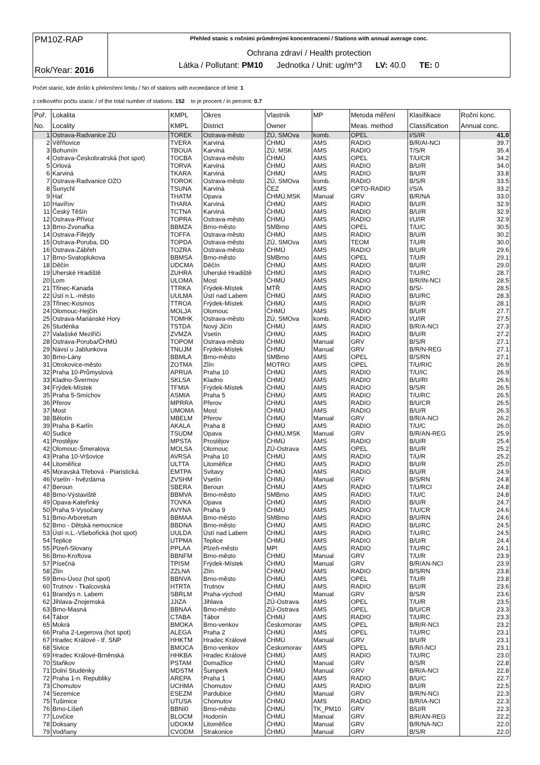| PM10Z-RAP Rok/Year: 2016 | Přehled stanic s ročními průměrnými koncentracemi / Stations with annual average conc. Ochrana zdraví / Health protection Látka / Pollutant: PM10 Jednotka / Unit: ug/m^3 LV: 40.0 TE: 0 |
Počet stanic, kde došlo k překročení limitu / No of stations with exceedance of limit: 1
z celkového počtu stanic / of the total number of stations: 152 to je procent / in percent: 0.7
| Poř. | Lokalita | KMPL | Okres | Vlastník | MP | Metoda měření | Klasifikace | Roční konc. |
| --- | --- | --- | --- | --- | --- | --- | --- | --- |
| No. | Locality | KMPL | District | Owner | | Meas. method | Classification | Annual conc. |
| 1 | Ostrava-Radvanice ZÚ | TOREK | Ostrava-město | ZÚ, SMOva | komb. | OPEL | I/S/IR | 41.0 |
| 2 | Věřňovice | TVERA | Karviná | ČHMÚ | AMS | RADIO | B/R/AI-NCI | 39.7 |
| 3 | Bohumín | TBOUA | Karviná | ZÚ, MSK | AMS | RADIO | T/S/R | 35.4 |
| 4 | Ostrava-Českobratrská (hot spot) | TOCBA | Ostrava-město | ČHMÚ | AMS | OPEL | T/U/CR | 34.2 |
| 5 | Orlová | TORVA | Karviná | ČHMÚ | AMS | RADIO | B/U/R | 34.0 |
| 6 | Karviná | TKARA | Karviná | ČHMÚ | AMS | RADIO | B/U/R | 33.8 |
| 7 | Ostrava-Radvanice OZO | TOROK | Ostrava-město | ZÚ, SMOva | komb. | RADIO | B/S/R | 33.5 |
| 8 | Šunychl | TSUNA | Karviná | ČEZ | AMS | OPTO-RADIO | I/S/A | 33.2 |
| 9 | Hať | THATM | Opava | ČHMÚ,MSK | Manual | GRV | B/R/NA | 33.0 |
| 10 | Havířov | THARA | Karviná | ČHMÚ | AMS | RADIO | B/U/R | 32.9 |
| 11 | Český Těšín | TCTNA | Karviná | ČHMÚ | AMS | RADIO | B/U/R | 32.9 |
| 12 | Ostrava-Přívoz | TOPRA | Ostrava-město | ČHMÚ | AMS | RADIO | I/U/IR | 32.9 |
| 13 | Brno-Zvonařka | BBMZA | Brno-město | SMBrno | AMS | OPEL | T/U/C | 30.5 |
| 14 | Ostrava-Fifejdy | TOFFA | Ostrava-město | ČHMÚ | AMS | RADIO | B/U/R | 30.2 |
| 15 | Ostrava-Poruba, DD | TOPDA | Ostrava-město | ZÚ, SMOva | AMS | TEOM | T/U/R | 30.0 |
| 16 | Ostrava-Zábřeh | TOZRA | Ostrava-město | ČHMÚ | AMS | RADIO | B/U/R | 29.6 |
| 17 | Brno-Svatoplukova | BBMSA | Brno-město | SMBrno | AMS | OPEL | T/U/R | 29.1 |
| 18 | Děčín | UDCMA | Děčín | ČHMÚ | AMS | RADIO | B/U/R | 29.0 |
| 19 | Uherské Hradiště | ZUHRA | Uherské Hradiště | ČHMÚ | AMS | RADIO | T/U/RC | 28.7 |
| 20 | Lom | ULOMA | Most | ČHMÚ | AMS | RADIO | B/R/IN-NCI | 28.5 |
| 21 | Třinec-Kanada | TTRKA | Frýdek-Místek | MTŘ | AMS | RADIO | B/S/- | 28.5 |
| 22 | Ústí n.L.-město | UULMA | Ústí nad Labem | ČHMÚ | AMS | RADIO | B/U/RC | 28.3 |
| 23 | Třinec-Kosmos | TTROA | Frýdek-Místek | ČHMÚ | AMS | RADIO | B/U/R | 28.1 |
| 24 | Olomouc-Hejčín | MOLJA | Olomouc | ČHMÚ | AMS | RADIO | B/U/R | 27.7 |
| 25 | Ostrava-Mariánské Hory | TOMHK | Ostrava-město | ZÚ, SMOva | komb. | RADIO | I/U/IR | 27.5 |
| 26 | Studénka | TSTDA | Nový Jičín | ČHMÚ | AMS | RADIO | B/R/A-NCI | 27.3 |
| 27 | Valašské Meziříčí | ZVMZA | Vsetín | ČHMÚ | AMS | RADIO | B/U/R | 27.2 |
| 28 | Ostrava-Poruba/ČHMÚ | TOPOM | Ostrava-město | ČHMÚ | Manual | GRV | B/S/R | 27.1 |
| 29 | Návsí u Jablunkova | TNUJM | Frýdek-Místek | ČHMÚ | Manual | GRV | B/R/N-REG | 27.1 |
| 30 | Brno-Lány | BBMLA | Brno-město | SMBrno | AMS | OPEL | B/S/RN | 27.1 |
| 31 | Otrokovice-město | ZOTMA | Zlín | MOTRO | AMS | OPEL | T/U/RIC | 26.9 |
| 32 | Praha 10-Průmyslová | APRUA | Praha 10 | ČHMÚ | AMS | RADIO | T/U/IC | 26.9 |
| 33 | Kladno-Švermov | SKLSA | Kladno | ČHMÚ | AMS | RADIO | B/U/RI | 26.6 |
| 34 | Frýdek-Místek | TFMIA | Frýdek-Místek | ČHMÚ | AMS | RADIO | B/S/R | 26.5 |
| 35 | Praha 5-Smíchov | ASMIA | Praha 5 | ČHMÚ | AMS | RADIO | T/U/RC | 26.5 |
| 36 | Přerov | MPRRA | Přerov | ČHMÚ | AMS | RADIO | B/U/CR | 26.5 |
| 37 | Most | UMOMA | Most | ČHMÚ | AMS | RADIO | B/U/R | 26.3 |
| 38 | Bělotín | MBELM | Přerov | ČHMÚ | Manual | GRV | B/R/A-NCI | 26.2 |
| 39 | Praha 8-Karlín | AKALA | Praha 8 | ČHMÚ | AMS | RADIO | T/U/C | 26.0 |
| 40 | Sudice | TSUDM | Opava | ČHMÚ,MSK | Manual | GRV | B/R/AN-REG | 25.9 |
| 41 | Prostějov | MPSTA | Prostějov | ČHMÚ | AMS | RADIO | B/U/R | 25.4 |
| 42 | Olomouc-Šmeralova | MOLSA | Olomouc | ZÚ-Ostrava | AMS | OPEL | B/U/R | 25.2 |
| 43 | Praha 10-Vršovice | AVRSA | Praha 10 | ČHMÚ | AMS | RADIO | T/U/R | 25.2 |
| 44 | Litoměřice | ULTTA | Litoměřice | ČHMÚ | AMS | RADIO | B/U/R | 25.0 |
| 45 | Moravská Třebová - Piaristická. | EMTPA | Svitavy | ČHMÚ | AMS | RADIO | B/U/R | 24.9 |
| 46 | Vsetín - hvězdárna | ZVSHM | Vsetín | ČHMÚ | Manual | GRV | B/S/RN | 24.8 |
| 47 | Beroun | SBERA | Beroun | ČHMÚ | AMS | RADIO | T/U/RCI | 24.8 |
| 48 | Brno-Výstaviště | BBMVA | Brno-město | SMBrno | AMS | RADIO | T/U/C | 24.8 |
| 49 | Opava-Kateřinky | TOVKA | Opava | ČHMÚ | AMS | RADIO | B/U/R | 24.7 |
| 50 | Praha 9-Vysočany | AVYNA | Praha 9 | ČHMÚ | AMS | RADIO | T/U/CR | 24.6 |
| 51 | Brno-Arboretum | BBMAA | Brno-město | SMBrno | AMS | RADIO | B/U/RN | 24.6 |
| 52 | Brno - Dětská nemocnice | BBDNA | Brno-město | ČHMÚ | AMS | RADIO | B/U/RC | 24.5 |
| 53 | Ústí n.L.-Všebořická (hot spot) | UULDA | Ústí nad Labem | ČHMÚ | AMS | RADIO | T/U/RC | 24.5 |
| 54 | Teplice | UTPMA | Teplice | ČHMÚ | AMS | RADIO | B/U/R | 24.4 |
| 55 | Plzeň-Slovany | PPLAA | Plzeň-město | MPl | AMS | RADIO | T/U/RC | 24.1 |
| 56 | Brno-Kroftova | BBNFM | Brno-město | ČHMÚ | Manual | GRV | T/U/R | 23.9 |
| 57 | Písečná | TPISM | Frýdek-Místek | ČHMÚ | Manual | GRV | B/R/AN-NCI | 23.9 |
| 58 | Zlín | ZZLNA | Zlín | ČHMÚ | AMS | RADIO | B/S/RN | 23.8 |
| 59 | Brno-Úvoz (hot spot) | BBNVA | Brno-město | ČHMÚ | AMS | OPEL | T/U/R | 23.8 |
| 60 | Trutnov - Tkalcovská | HTRTA | Trutnov | ČHMÚ | AMS | RADIO | B/U/R | 23.6 |
| 61 | Brandýs n. Labem | SBRLM | Praha-východ | ČHMÚ | Manual | GRV | B/S/R | 23.6 |
| 62 | Jihlava-Znojemská | JJIZA | Jihlava | ZÚ-Ostrava | AMS | OPEL | T/U/R | 23.5 |
| 63 | Brno-Masná | BBNAA | Brno-město | ZÚ-Ostrava | AMS | OPEL | B/U/CR | 23.3 |
| 64 | Tábor | CTABA | Tábor | ČHMÚ | AMS | RADIO | T/U/RC | 23.3 |
| 65 | Mokrá | BMOKA | Brno-venkov | Českomorav | AMS | OPEL | B/R/R-NCI | 23.2 |
| 66 | Praha 2-Legerova (hot spot) | ALEGA | Praha 2 | ČHMÚ | AMS | OPEL | T/U/RC | 23.1 |
| 67 | Hradec Králové - tř. SNP | HHKTM | Hradec Králové | ČHMÚ | Manual | GRV | B/U/R | 23.1 |
| 68 | Sivice | BMOCA | Brno-venkov | Českomorav | AMS | OPEL | B/R/I-NCI | 23.1 |
| 69 | Hradec Králové-Brněnská | HHKBA | Hradec Králové | ČHMÚ | AMS | RADIO | T/U/RC | 23.0 |
| 70 | Staňkov | PSTAM | Domažlice | ČHMÚ | Manual | GRV | B/S/R | 22.8 |
| 71 | Dolní Studénky | MDSTM | Šumperk | ČHMÚ | Manual | GRV | B/R/A-NCI | 22.8 |
| 72 | Praha 1-n. Republiky | AREPA | Praha 1 | ČHMÚ | AMS | RADIO | B/U/C | 22.7 |
| 73 | Chomutov | UCHMA | Chomutov | ČHMÚ | AMS | RADIO | B/U/R | 22.5 |
| 74 | Sezemice | ESEZM | Pardubice | ČHMÚ | Manual | GRV | B/R/N-NCI | 22.3 |
| 75 | Tušimice | UTUSA | Chomutov | ČHMÚ | AMS | RADIO | B/R/IA-NCI | 22.3 |
| 76 | Brno-Líšeň | BBNI0 | Brno-město | ČHMÚ | TK_PM10 | GRV | B/U/R | 22.3 |
| 77 | Lovčice | BLOCM | Hodonín | ČHMÚ | Manual | GRV | B/R/AN-REG | 22.2 |
| 78 | Doksany | UDOKM | Litoměřice | ČHMÚ | Manual | GRV | B/R/NA-NCI | 22.0 |
| 79 | Vodňany | CVODM | Strakonice | ČHMÚ | Manual | GRV | B/S/R | 22.0 |